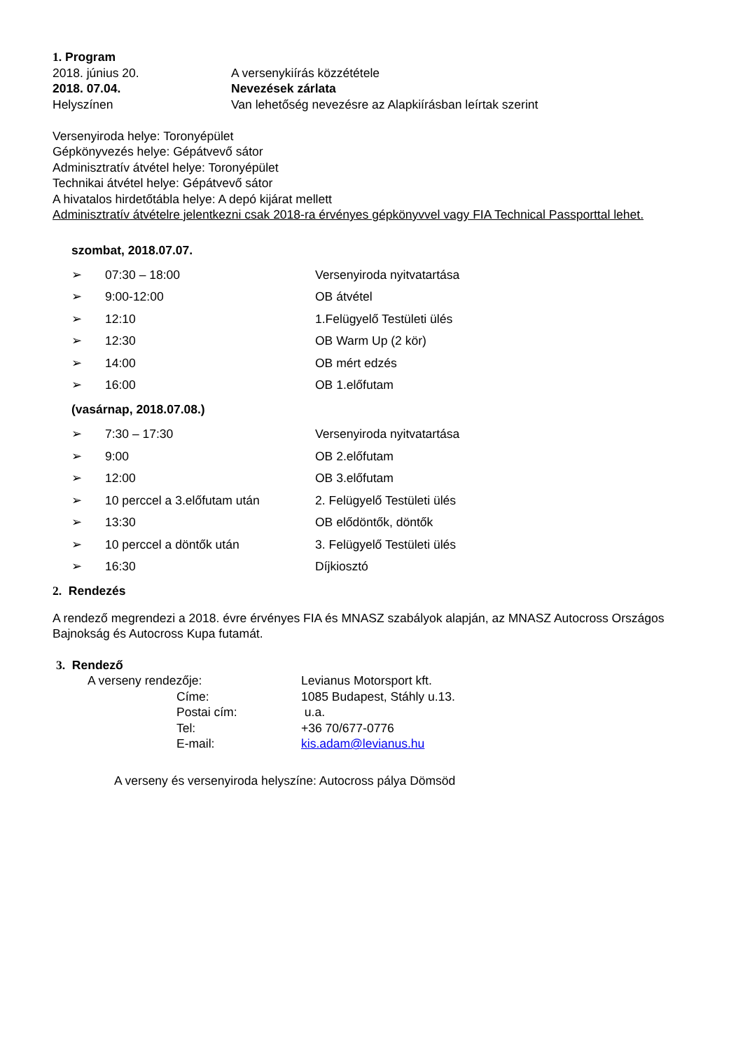1. Program
2018. június 20. A versenykiírás közzététele
2018. 07.04. Nevezések zárlata
Helyszínen Van lehetőség nevezésre az Alapkiírásban leírtak szerint
Versenyiroda helye: Toronyépület
Gépkönyvezés helye: Gépátvevő sátor
Adminisztratív átvétel helye: Toronyépület
Technikai átvétel helye: Gépátvevő sátor
A hivatalos hirdetőtábla helye: A depó kijárat mellett
Adminisztratív átvételre jelentkezni csak 2018-ra érvényes gépkönyvvel vagy FIA Technical Passporttal lehet.
szombat, 2018.07.07.
| ➢ | 07:30 – 18:00 | Versenyiroda nyitvatartása |
| ➢ | 9:00-12:00 | OB átvétel |
| ➢ | 12:10 | 1.Felügyelő Testületi ülés |
| ➢ | 12:30 | OB Warm Up (2 kör) |
| ➢ | 14:00 | OB mért edzés |
| ➢ | 16:00 | OB 1.előfutam |
(vasárnap, 2018.07.08.)
| ➢ | 7:30 – 17:30 | Versenyiroda nyitvatartása |
| ➢ | 9:00 | OB 2.előfutam |
| ➢ | 12:00 | OB 3.előfutam |
| ➢ | 10 perccel a 3.előfutam után | 2. Felügyelő Testületi ülés |
| ➢ | 13:30 | OB elődöntők, döntők |
| ➢ | 10 perccel a döntők után | 3. Felügyelő Testületi ülés |
| ➢ | 16:30 | Díjkiosztó |
2. Rendezés
A rendező megrendezi a 2018. évre érvényes FIA és MNASZ szabályok alapján, az MNASZ Autocross Országos Bajnokság és Autocross Kupa futamát.
3. Rendező
| A verseny rendezője: | | Levianus Motorsport kft. |
| | Címe: | 1085 Budapest, Stáhly u.13. |
| | Postai cím: | u.a. |
| | Tel: | +36 70/677-0776 |
| | E-mail: | kis.adam@levianus.hu |
A verseny és versenyiroda helyszíne: Autocross pálya Dömsöd